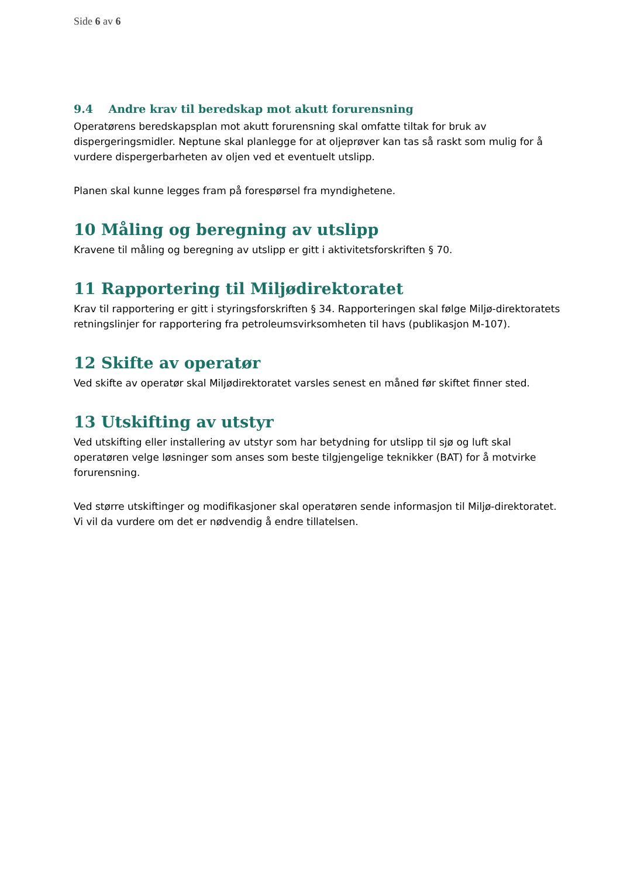Side 6 av 6
9.4 Andre krav til beredskap mot akutt forurensning
Operatørens beredskapsplan mot akutt forurensning skal omfatte tiltak for bruk av dispergeringsmidler. Neptune skal planlegge for at oljeprøver kan tas så raskt som mulig for å vurdere dispergerbarheten av oljen ved et eventuelt utslipp.
Planen skal kunne legges fram på forespørsel fra myndighetene.
10 Måling og beregning av utslipp
Kravene til måling og beregning av utslipp er gitt i aktivitetsforskriften § 70.
11 Rapportering til Miljødirektoratet
Krav til rapportering er gitt i styringsforskriften § 34. Rapporteringen skal følge Miljø-direktoratets retningslinjer for rapportering fra petroleumsvirksomheten til havs (publikasjon M-107).
12 Skifte av operatør
Ved skifte av operatør skal Miljødirektoratet varsles senest en måned før skiftet finner sted.
13 Utskifting av utstyr
Ved utskifting eller installering av utstyr som har betydning for utslipp til sjø og luft skal operatøren velge løsninger som anses som beste tilgjengelige teknikker (BAT) for å motvirke forurensning.
Ved større utskiftinger og modifikasjoner skal operatøren sende informasjon til Miljø-direktoratet. Vi vil da vurdere om det er nødvendig å endre tillatelsen.